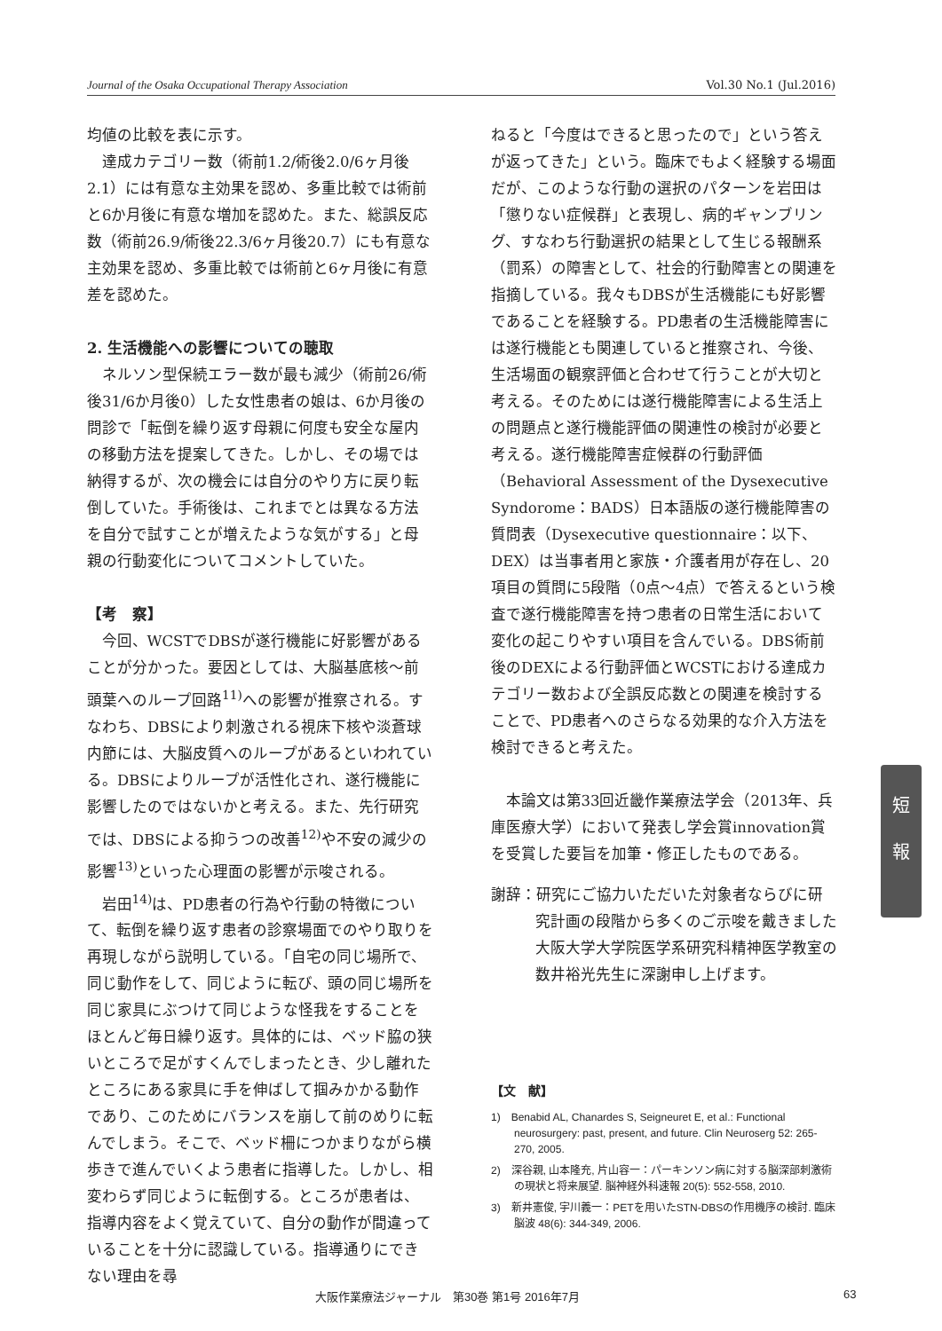Journal of the Osaka Occupational Therapy Association Vol.30 No.1 (Jul.2016)
均値の比較を表に示す。
達成カテゴリー数（術前1.2/術後2.0/6ヶ月後2.1）には有意な主効果を認め、多重比較では術前と6か月後に有意な増加を認めた。また、総誤反応数（術前26.9/術後22.3/6ヶ月後20.7）にも有意な主効果を認め、多重比較では術前と6ヶ月後に有意差を認めた。
2. 生活機能への影響についての聴取
ネルソン型保続エラー数が最も減少（術前26/術後31/6か月後0）した女性患者の娘は、6か月後の問診で「転倒を繰り返す母親に何度も安全な屋内の移動方法を提案してきた。しかし、その場では納得するが、次の機会には自分のやり方に戻り転倒していた。手術後は、これまでとは異なる方法を自分で試すことが増えたような気がする」と母親の行動変化についてコメントしていた。
【考　察】
今回、WCSTでDBSが遂行機能に好影響があることが分かった。要因としては、大脳基底核〜前頭葉へのループ回路<sup>11)</sup>への影響が推察される。すなわち、DBSにより刺激される視床下核や淡蒼球内節には、大脳皮質へのループがあるといわれている。DBSによりループが活性化され、遂行機能に影響したのではないかと考える。また、先行研究では、DBSによる抑うつの改善<sup>12)</sup>や不安の減少の影響<sup>13)</sup>といった心理面の影響が示唆される。
岩田<sup>14)</sup>は、PD患者の行為や行動の特徴について、転倒を繰り返す患者の診察場面でのやり取りを再現しながら説明している。「自宅の同じ場所で、同じ動作をして、同じように転び、頭の同じ場所を同じ家具にぶつけて同じような怪我をすることをほとんど毎日繰り返す。具体的には、ベッド脇の狭いところで足がすくんでしまったとき、少し離れたところにある家具に手を伸ばして掴みかかる動作であり、このためにバランスを崩して前のめりに転んでしまう。そこで、ベッド柵につかまりながら横歩きで進んでいくよう患者に指導した。しかし、相変わらず同じように転倒する。ところが患者は、指導内容をよく覚えていて、自分の動作が間違っていることを十分に認識している。指導通りにできない理由を尋
ねると「今度はできると思ったので」という答えが返ってきた」という。臨床でもよく経験する場面だが、このような行動の選択のパターンを岩田は「懲りない症候群」と表現し、病的ギャンブリング、すなわち行動選択の結果として生じる報酬系（罰系）の障害として、社会的行動障害との関連を指摘している。我々もDBSが生活機能にも好影響であることを経験する。PD患者の生活機能障害には遂行機能とも関連していると推察され、今後、生活場面の観察評価と合わせて行うことが大切と考える。そのためには遂行機能障害による生活上の問題点と遂行機能評価の関連性の検討が必要と考える。遂行機能障害症候群の行動評価（Behavioral Assessment of the Dysexecutive Syndorome：BADS）日本語版の遂行機能障害の質問表（Dysexecutive questionnaire：以下、DEX）は当事者用と家族・介護者用が存在し、20項目の質問に5段階（0点〜4点）で答えるという検査で遂行機能障害を持つ患者の日常生活において変化の起こりやすい項目を含んでいる。DBS術前後のDEXによる行動評価とWCSTにおける達成カテゴリー数および全誤反応数との関連を検討することで、PD患者へのさらなる効果的な介入方法を検討できると考えた。
本論文は第33回近畿作業療法学会（2013年、兵庫医療大学）において発表し学会賞innovation賞を受賞した要旨を加筆・修正したものである。
謝辞：研究にご協力いただいた対象者ならびに研究計画の段階から多くのご示唆を戴きました大阪大学大学院医学系研究科精神医学教室の数井裕光先生に深謝申し上げます。
【文　献】
1)　Benabid AL, Chanardes S, Seigneuret E, et al.: Functional neurosurgery: past, present, and future. Clin Neuroserg 52: 265-270, 2005.
2)　深谷親, 山本隆充, 片山容一：パーキンソン病に対する脳深部刺激術の現状と将来展望. 脳神経外科速報 20(5): 552-558, 2010.
3)　新井憲俊, 宇川義一：PETを用いたSTN-DBSの作用機序の検討. 臨床脳波 48(6): 344-349, 2006.
短
報
大阪作業療法ジャーナル　第30巻 第1号 2016年7月 63